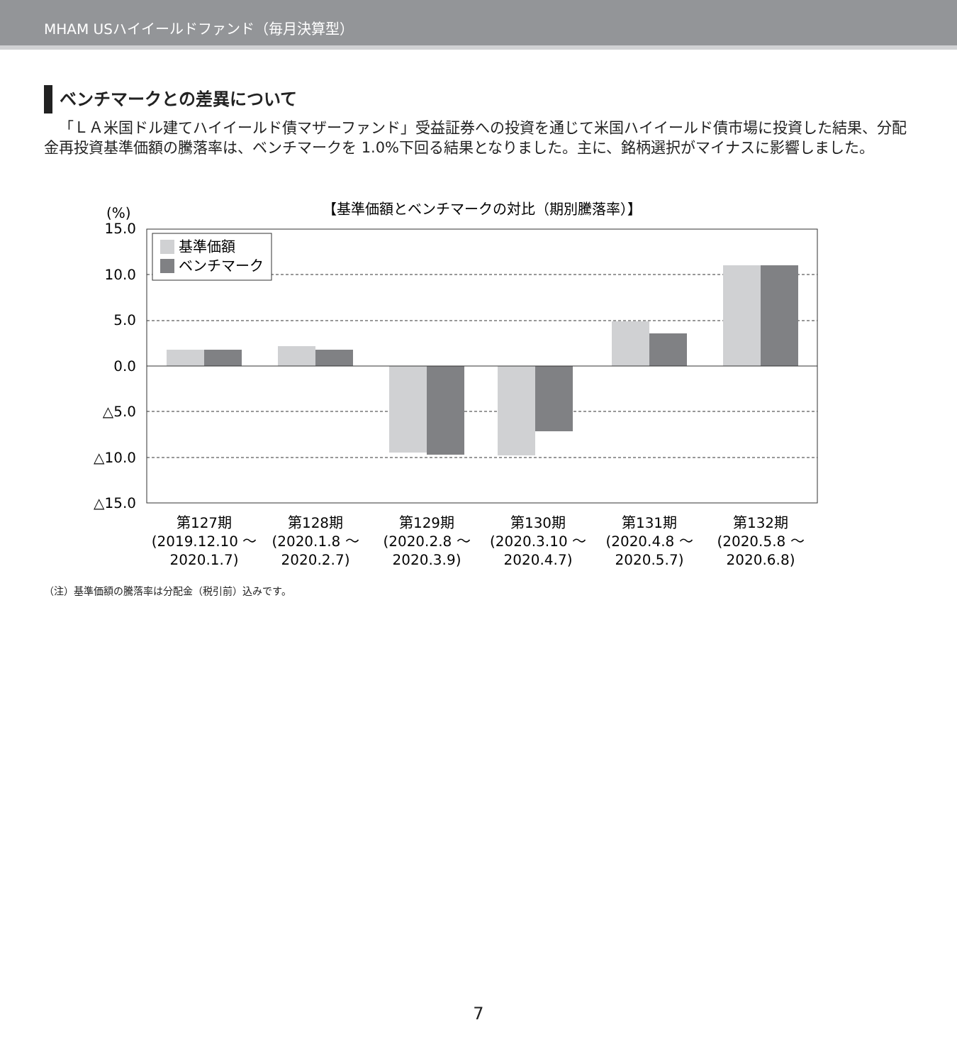MHAM USハイイールドファンド（毎月決算型）
ベンチマークとの差異について
「ＬＡ米国ドル建てハイイールド債マザーファンド」受益証券への投資を通じて米国ハイイールド債市場に投資した結果、分配金再投資基準価額の騰落率は、ベンチマークを 1.0%下回る結果となりました。主に、銘柄選択がマイナスに影響しました。
【基準価額とベンチマークの対比（期別騰落率）】
(%)
15.0
10.0
5.0
0.0
△5.0
△10.0
△15.0
基準価額
ベンチマーク
第127期
(2019.12.10 ～
2020.1.7)
第128期
(2020.1.8 ～
2020.2.7)
第129期
(2020.2.8 ～
2020.3.9)
第130期
(2020.3.10 ～
2020.4.7)
第131期
(2020.4.8 ～
2020.5.7)
第132期
(2020.5.8 ～
2020.6.8)
（注）基準価額の騰落率は分配金（税引前）込みです。
7